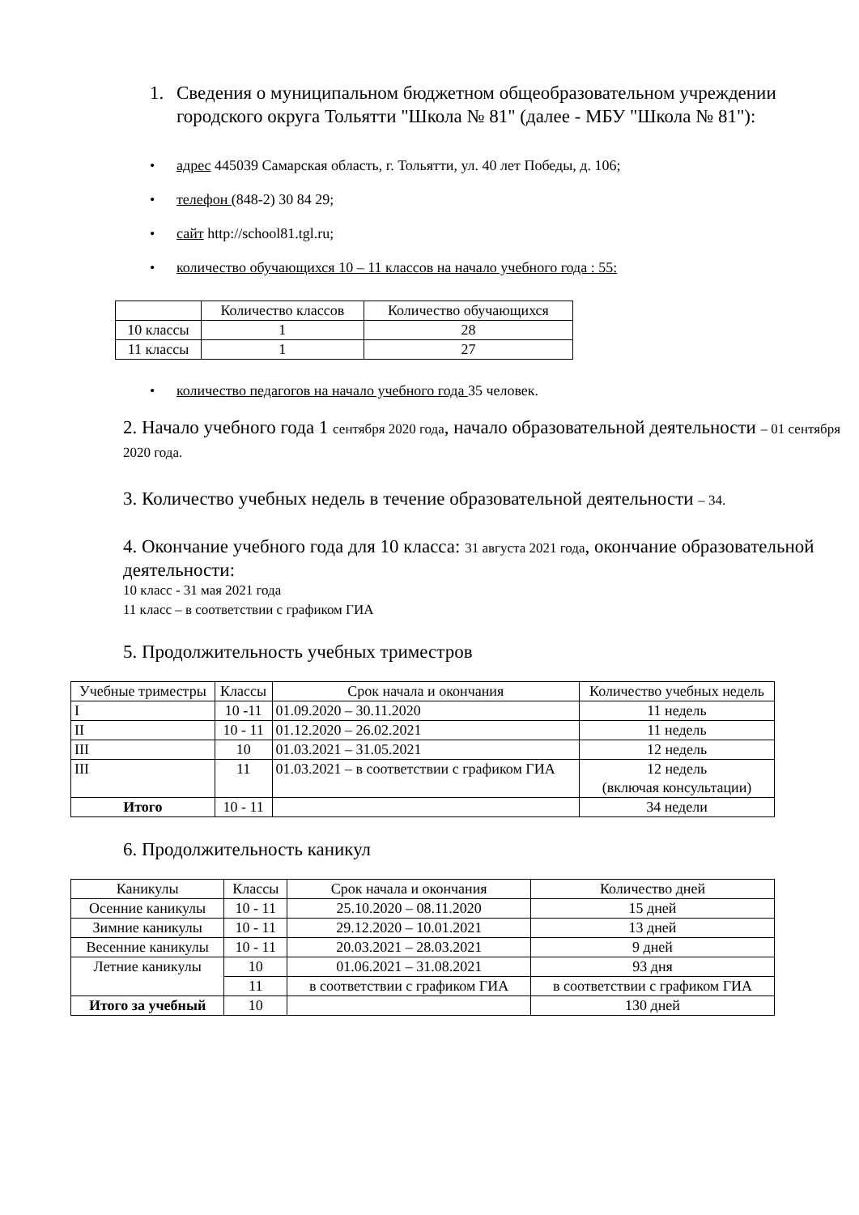1. Сведения о муниципальном бюджетном общеобразовательном учреждении городского округа Тольятти "Школа № 81" (далее - МБУ "Школа № 81"):
• адрес 445039 Самарская область, г. Тольятти, ул. 40 лет Победы, д. 106;
• телефон (848-2) 30 84 29;
• сайт http://school81.tgl.ru;
• количество обучающихся 10 – 11 классов на начало учебного года : 55:
| | Количество классов | Количество обучающихся |
| --- | --- | --- |
| 10 классы | 1 | 28 |
| 11 классы | 1 | 27 |
• количество педагогов на начало учебного года 35 человек.
2. Начало учебного года 1 сентября 2020 года, начало образовательной деятельности – 01 сентября 2020 года.
3. Количество учебных недель в течение образовательной деятельности – 34.
4. Окончание учебного года для 10 класса: 31 августа 2021 года, окончание образовательной деятельности:
10 класс - 31 мая 2021 года
11 класс – в соответствии с графиком ГИА
5. Продолжительность учебных триместров
| Учебные триместры | Классы | Срок начала и окончания | Количество учебных недель |
| --- | --- | --- | --- |
| I | 10 -11 | 01.09.2020 – 30.11.2020 | 11 недель |
| II | 10 - 11 | 01.12.2020 – 26.02.2021 | 11 недель |
| III | 10 | 01.03.2021 – 31.05.2021 | 12 недель |
| III | 11 | 01.03.2021 – в соответствии с графиком ГИА | 12 недель (включая консультации) |
| Итого | 10 - 11 | | 34 недели |
6. Продолжительность каникул
| Каникулы | Классы | Срок начала и окончания | Количество дней |
| --- | --- | --- | --- |
| Осенние каникулы | 10 - 11 | 25.10.2020 – 08.11.2020 | 15 дней |
| Зимние каникулы | 10 - 11 | 29.12.2020 – 10.01.2021 | 13 дней |
| Весенние каникулы | 10 - 11 | 20.03.2021 – 28.03.2021 | 9 дней |
| Летние каникулы | 10 | 01.06.2021 – 31.08.2021 | 93 дня |
| | 11 | в соответствии с графиком ГИА | в соответствии с графиком ГИА |
| Итого за учебный | 10 | | 130 дней |